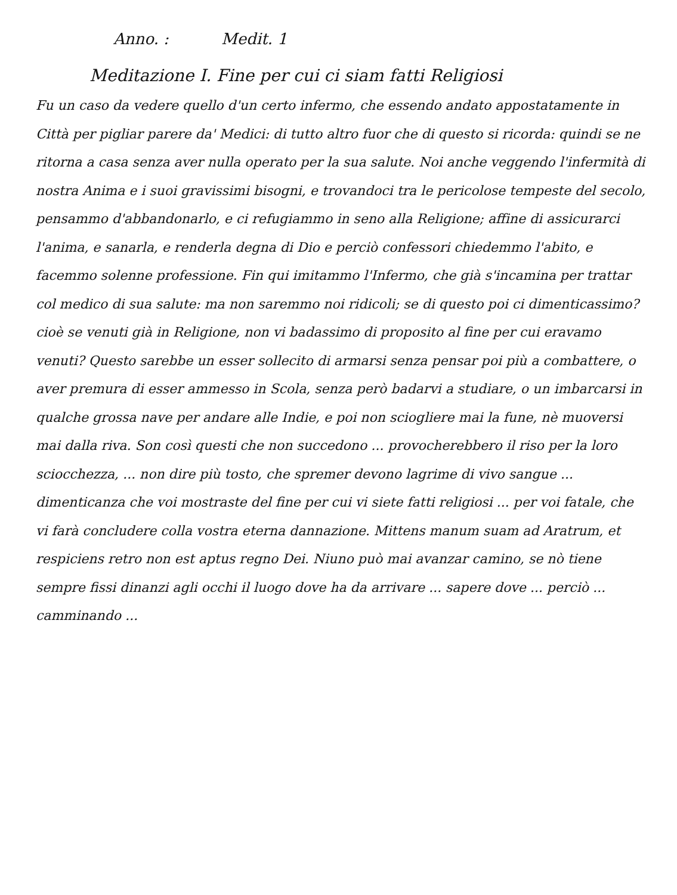Anno. : Medit. 1
Meditazione I. Fine per cui ci siam fatti Religiosi
Fu un caso da vedere quello d'un certo infermo, che essendo andato appostatamente in Città per pigliar parere da' Medici: di tutto altro fuor che di questo si ricorda: quindi se ne ritorna a casa senza aver nulla operato per la sua salute. Noi anche veggendo l'infermità di nostra Anima e i suoi gravissimi bisogni, e trovandoci tra le pericolose tempeste del secolo, pensammo d'abbandonarlo, e ci refugiammo in seno alla Religione; affine di assicurarci l'anima, e sanarla, e renderla degna di Dio e perciò confessori chiedemmo l'abito, e facemmo solenne professione. Fin qui imitammo l'Infermo, che già s'incamina per trattar col medico di sua salute: ma non saremmo noi ridicoli; se di questo poi ci dimenticassimo? cioè se venuti già in Religione, non vi badassimo di proposito al fine per cui eravamo venuti? Questo sarebbe un esser sollecito di armarsi senza pensar poi più a combattere, o aver premura di esser ammesso in Scola, senza però badarvi a studiare, o un imbarcarsi in qualche grossa nave per andare alle Indie, e poi non sciogliere mai la fune, nè muoversi mai dalla riva. Son così questi che non succedono ... provocherebbero il riso per la loro sciocchezza, ... non dire più tosto, che spremer devono lagrime di vivo sangue ... dimenticanza che voi mostraste del fine per cui vi siete fatti religiosi ... per voi fatale, che vi farà concludere colla vostra eterna dannazione. Mittens manum suam ad Aratrum, et respiciens retro non est aptus regno Dei. Niuno può mai avanzar camino, se nò tiene sempre fissi dinanzi agli occhi il luogo dove ha da arrivare ... sapere dove ... perciò ... camminando ...